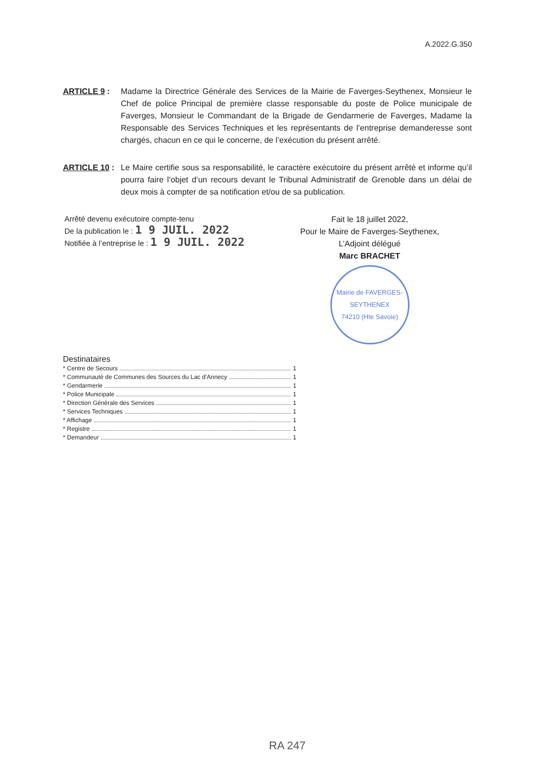A.2022.G.350
ARTICLE 9 : Madame la Directrice Générale des Services de la Mairie de Faverges-Seythenex, Monsieur le Chef de police Principal de première classe responsable du poste de Police municipale de Faverges, Monsieur le Commandant de la Brigade de Gendarmerie de Faverges, Madame la Responsable des Services Techniques et les représentants de l’entreprise demanderesse sont chargés, chacun en ce qui le concerne, de l’exécution du présent arrêté.
ARTICLE 10 :
Le Maire certifie sous sa responsabilité, le caractère exécutoire du présent arrêté et informe qu’il pourra faire l’objet d’un recours devant le Tribunal Administratif de Grenoble dans un délai de deux mois à compter de sa notification et/ou de sa publication.
Arrêté devenu exécutoire compte-tenu
De la publication le : 1 9 JUIL. 2022
Notifiée à l’entreprise le : 1 9 JUIL. 2022
Fait le 18 juillet 2022,
Pour le Maire de Faverges-Seythenex,
L’Adjoint délégué
Marc BRACHET
Mairie de FAVERGES-SEYTHENEX
74210 (Hte Savoie)
Destinataires
* Centre de Secours 1
* Communauté de Communes des Sources du Lac d’Annecy 1
* Gendarmerie 1
* Police Municipale 1
* Direction Générale des Services 1
* Services Techniques 1
* Affichage 1
* Registre 1
* Demandeur 1
RA 247